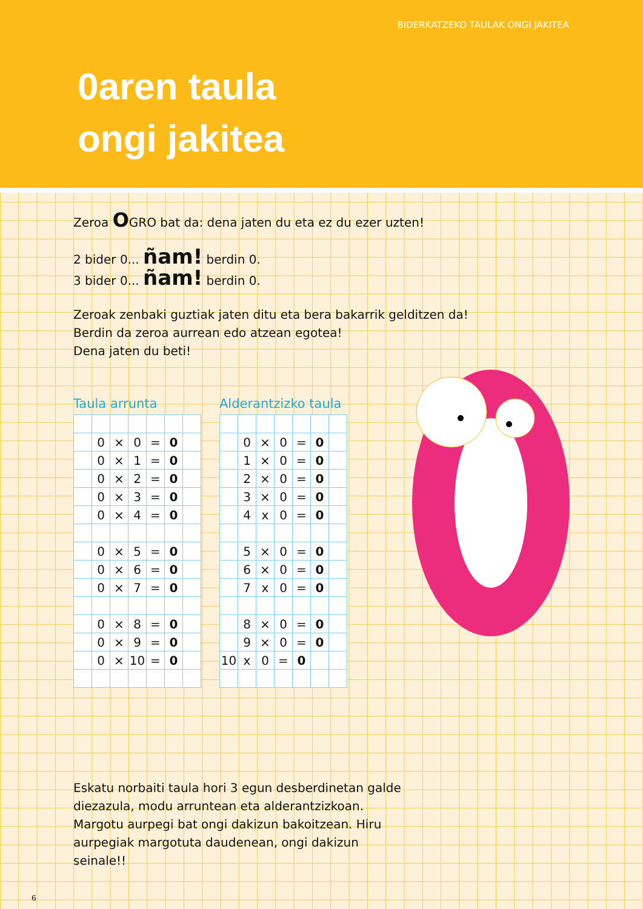BIDERKATZEKO TAULAK ONGI JAKITEA
0aren taula
ongi jakitea
Zeroa OGRO bat da: dena jaten du eta ez du ezer uzten!
2 bider 0... ñam! berdin 0.
3 bider 0... ñam! berdin 0.
Zeroak zenbaki guztiak jaten ditu eta bera bakarrik gelditzen da!
Berdin da zeroa aurrean edo atzean egotea!
Dena jaten du beti!
Taula arrunta
| | 0 | × | 0 | = | 0 | |
| | 0 | × | 1 | = | 0 | |
| | 0 | × | 2 | = | 0 | |
| | 0 | × | 3 | = | 0 | |
| | 0 | × | 4 | = | 0 | |
| | 0 | × | 5 | = | 0 | |
| | 0 | × | 6 | = | 0 | |
| | 0 | × | 7 | = | 0 | |
| | 0 | × | 8 | = | 0 | |
| | 0 | × | 9 | = | 0 | |
| | 0 | × | 10 | = | 0 | |
Alderantzizko taula
| | 0 | × | 0 | = | 0 | |
| | 1 | × | 0 | = | 0 | |
| | 2 | × | 0 | = | 0 | |
| | 3 | × | 0 | = | 0 | |
| | 4 | x | 0 | = | 0 | |
| | 5 | × | 0 | = | 0 | |
| | 6 | × | 0 | = | 0 | |
| | 7 | x | 0 | = | 0 | |
| | 8 | × | 0 | = | 0 | |
| | 9 | × | 0 | = | 0 | |
| 10 | x | 0 | = | 0 | | |
Eskatu norbaiti taula hori 3 egun desberdinetan galde diezazula, modu arruntean eta alderantzizkoan. Margotu aurpegi bat ongi dakizun bakoitzean. Hiru aurpegiak margotuta daudenean, ongi dakizun seinale!!
6